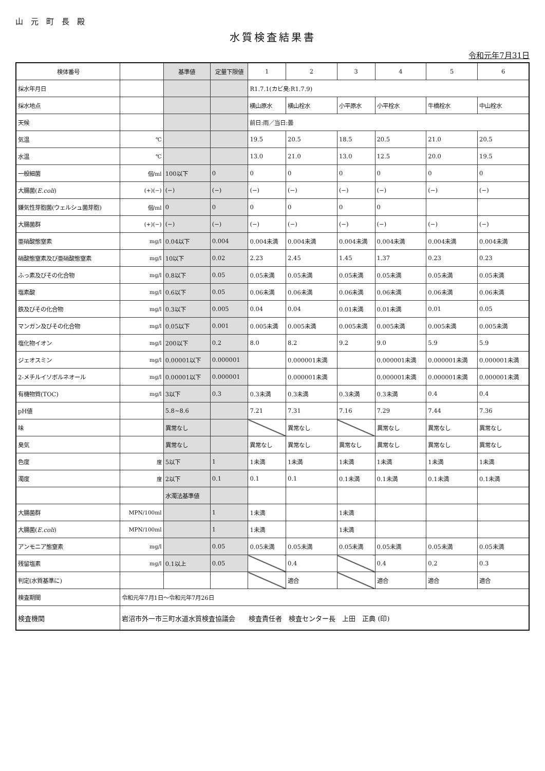山　元　町　長　殿
水質検査結果書
令和元年7月31日
| 検体番号 | | 基準値 | 定量下限値 | 1 | 2 | 3 | 4 | 5 | 6 |
| --- | --- | --- | --- | --- | --- | --- | --- | --- | --- |
| 採水年月日 | | | | R1.7.1(カビ臭:R1.7.9) | | | | | |
| 採水地点 | | | | 横山原水 | 横山栓水 | 小平原水 | 小平栓水 | 牛橋栓水 | 中山栓水 |
| 天候 | | | | 前日:雨／当日:曇 | | | | | |
| 気温 | ℃ | | | 19.5 | 20.5 | 18.5 | 20.5 | 21.0 | 20.5 |
| 水温 | ℃ | | | 13.0 | 21.0 | 13.0 | 12.5 | 20.0 | 19.5 |
| 一般細菌 | 個/ml | 100以下 | 0 | 0 | 0 | 0 | 0 | 0 | 0 |
| 大腸菌( E.coli ) | (+)(−) | (−) | (−) | (−) | (−) | (−) | (−) | (−) | (−) |
| 嫌気性芽胞菌(ウェルシュ菌芽胞) | 個/ml | 0 | 0 | 0 | 0 | 0 | 0 | | |
| 大腸菌群 | (+)(−) | (−) | (−) | (−) | (−) | (−) | (−) | (−) | (−) |
| 亜硝酸態窒素 | mg/l | 0.04以下 | 0.004 | 0.004未満 | 0.004未満 | 0.004未満 | 0.004未満 | 0.004未満 | 0.004未満 |
| 硝酸態窒素及び亜硝酸態窒素 | mg/l | 10以下 | 0.02 | 2.23 | 2.45 | 1.45 | 1.37 | 0.23 | 0.23 |
| ふっ素及びその化合物 | mg/l | 0.8以下 | 0.05 | 0.05未満 | 0.05未満 | 0.05未満 | 0.05未満 | 0.05未満 | 0.05未満 |
| 塩素酸 | mg/l | 0.6以下 | 0.05 | 0.06未満 | 0.06未満 | 0.06未満 | 0.06未満 | 0.06未満 | 0.06未満 |
| 鉄及びその化合物 | mg/l | 0.3以下 | 0.005 | 0.04 | 0.04 | 0.01未満 | 0.01未満 | 0.01 | 0.05 |
| マンガン及びその化合物 | mg/l | 0.05以下 | 0.001 | 0.005未満 | 0.005未満 | 0.005未満 | 0.005未満 | 0.005未満 | 0.005未満 |
| 塩化物イオン | mg/l | 200以下 | 0.2 | 8.0 | 8.2 | 9.2 | 9.0 | 5.9 | 5.9 |
| ジェオスミン | mg/l | 0.00001以下 | 0.000001 | | 0.000001未満 | | 0.000001未満 | 0.000001未満 | 0.000001未満 |
| 2-メチルイソボルネオール | mg/l | 0.00001以下 | 0.000001 | | 0.000001未満 | | 0.000001未満 | 0.000001未満 | 0.000001未満 |
| 有機物質(TOC) | mg/l | 3以下 | 0.3 | 0.3未満 | 0.3未満 | 0.3未満 | 0.3未満 | 0.4 | 0.4 |
| pH値 | | 5.8~8.6 | | 7.21 | 7.31 | 7.16 | 7.29 | 7.44 | 7.36 |
| 味 | | 異常なし | | | 異常なし | | 異常なし | 異常なし | 異常なし |
| 臭気 | | 異常なし | | 異常なし | 異常なし | 異常なし | 異常なし | 異常なし | 異常なし |
| 色度 | 度 | 5以下 | 1 | 1未満 | 1未満 | 1未満 | 1未満 | 1未満 | 1未満 |
| 濁度 | 度 | 2以下 | 0.1 | 0.1 | 0.1 | 0.1未満 | 0.1未満 | 0.1未満 | 0.1未満 |
| | | 水濁法基準値 | | | | | | | |
| 大腸菌群 | MPN/100ml | | 1 | 1未満 | | 1未満 | | | |
| 大腸菌( E.coli ) | MPN/100ml | | 1 | 1未満 | | 1未満 | | | |
| アンモニア態窒素 | mg/l | | 0.05 | 0.05未満 | 0.05未満 | 0.05未満 | 0.05未満 | 0.05未満 | 0.05未満 |
| 残留塩素 | mg/l | 0.1以上 | 0.05 | | 0.4 | | 0.4 | 0.2 | 0.3 |
| 判定(水質基準に) | | | | | 適合 | | 適合 | 適合 | 適合 |
| 検査期間 | 令和元年7月1日～令和元年7月26日 | | | | | | | | |
| 検査機関 | 岩沼市外一市三町水道水質検査協議会 検査責任者 検査センター長 上田 正典 (印) | | | | | | | | |